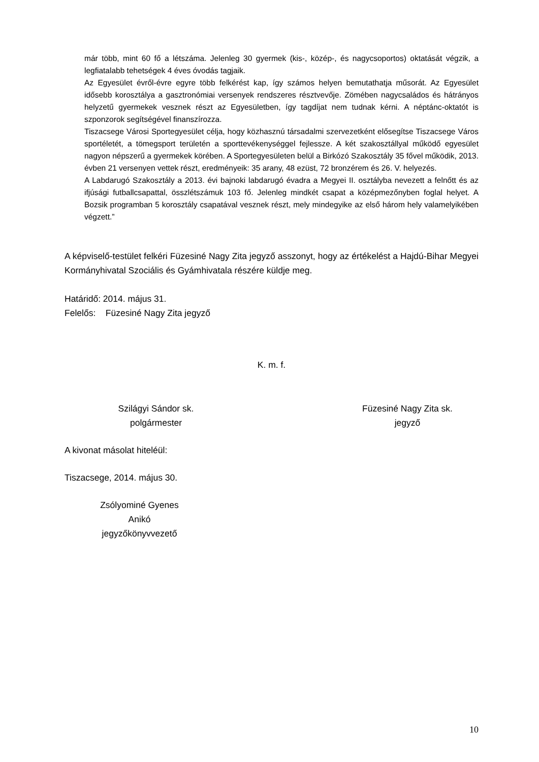már több, mint 60 fő a létszáma. Jelenleg 30 gyermek (kis-, közép-, és nagycsoportos) oktatását végzik, a legfiatalabb tehetségek 4 éves óvodás tagjaik.
Az Egyesület évről-évre egyre több felkérést kap, így számos helyen bemutathatja műsorát. Az Egyesület idősebb korosztálya a gasztronómiai versenyek rendszeres résztvevője. Zömében nagycsaládos és hátrányos helyzetű gyermekek vesznek részt az Egyesületben, így tagdíjat nem tudnak kérni. A néptánc-oktatót is szponzorok segítségével finanszírozza.
Tiszacsege Városi Sportegyesület célja, hogy közhasznú társadalmi szervezetként elősegítse Tiszacsege Város sportéletét, a tömegsport területén a sporttevékenységgel fejlessze. A két szakosztállyal működő egyesület nagyon népszerű a gyermekek körében. A Sportegyesületen belül a Birkózó Szakosztály 35 fővel működik, 2013. évben 21 versenyen vettek részt, eredményeik: 35 arany, 48 ezüst, 72 bronzérem és 26. V. helyezés.
A Labdarugó Szakosztály a 2013. évi bajnoki labdarugó évadra a Megyei II. osztályba nevezett a felnőtt és az ifjúsági futballcsapattal, összlétszámuk 103 fő. Jelenleg mindkét csapat a középmezőnyben foglal helyet. A Bozsik programban 5 korosztály csapatával vesznek részt, mely mindegyike az első három hely valamelyikében végzett.”
A képviselő-testület felkéri Füzesiné Nagy Zita jegyző asszonyt, hogy az értékelést a Hajdú-Bihar Megyei Kormányhivatal Szociális és Gyámhivatala részére küldje meg.
Határidő: 2014. május 31.
Felelős: Füzesiné Nagy Zita jegyző
K. m. f.
Szilágyi Sándor sk.
polgármester
Füzesiné Nagy Zita sk.
jegyző
A kivonat másolat hiteléül:
Tiszacsege, 2014. május 30.
Zsólyominé Gyenes Anikó
jegyzőkönyvvezető
10